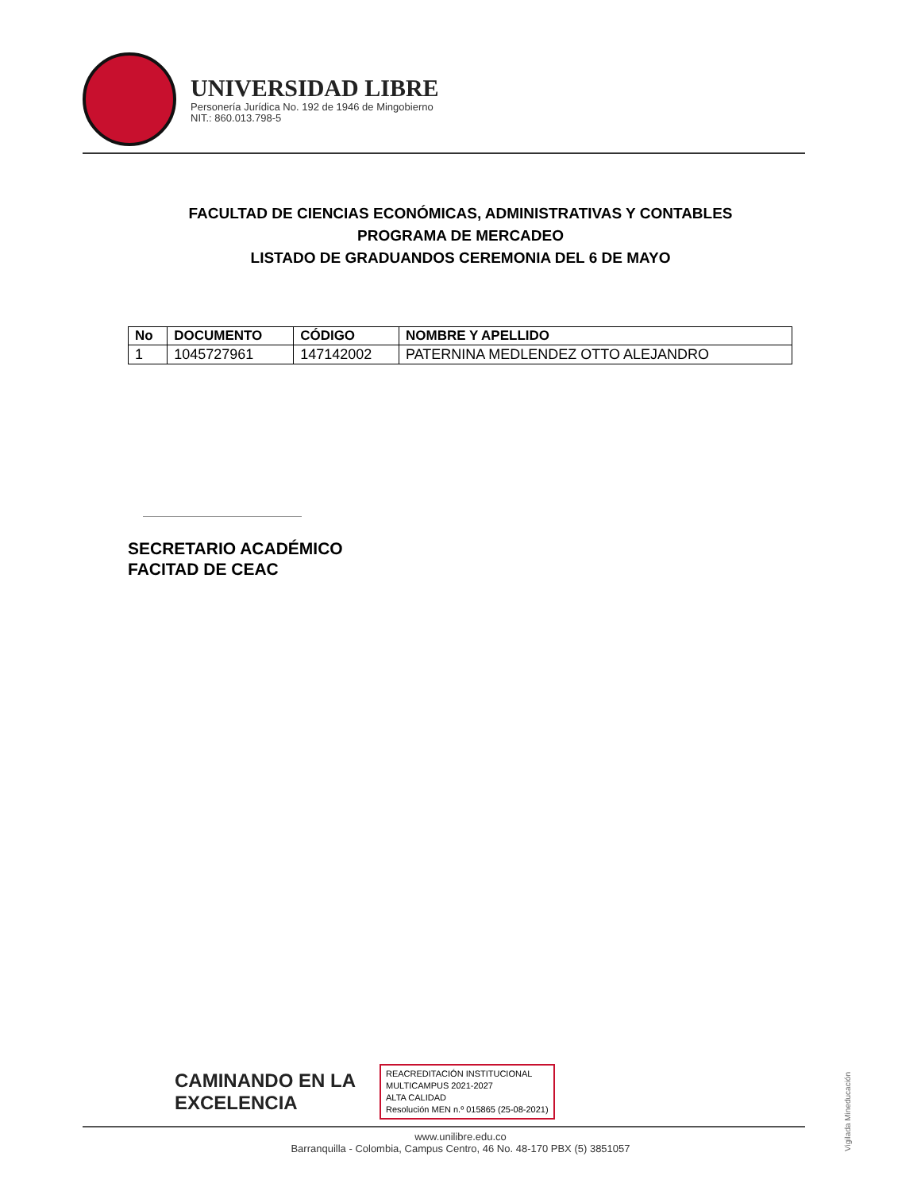UNIVERSIDAD LIBRE
Personería Jurídica No. 192 de 1946 de Mingobierno
NIT.: 860.013.798-5
FACULTAD DE CIENCIAS ECONÓMICAS, ADMINISTRATIVAS Y CONTABLES
PROGRAMA DE MERCADEO
LISTADO DE GRADUANDOS CEREMONIA DEL 6 DE MAYO
| No | DOCUMENTO | CÓDIGO | NOMBRE Y APELLIDO |
| --- | --- | --- | --- |
| 1 | 1045727961 | 147142002 | PATERNINA MEDLENDEZ OTTO ALEJANDRO |
SECRETARIO ACADÉMICO
FACITAD DE CEAC
CAMINANDO EN LA
EXCELENCIA
REACREDITACIÓN INSTITUCIONAL
MULTICAMPUS 2021-2027
ALTA CALIDAD
Resolución MEN n.º 015865 (25-08-2021)
www.unilibre.edu.co
Barranquilla - Colombia, Campus Centro, 46 No. 48-170 PBX (5) 3851057
Vigilada Mineducación